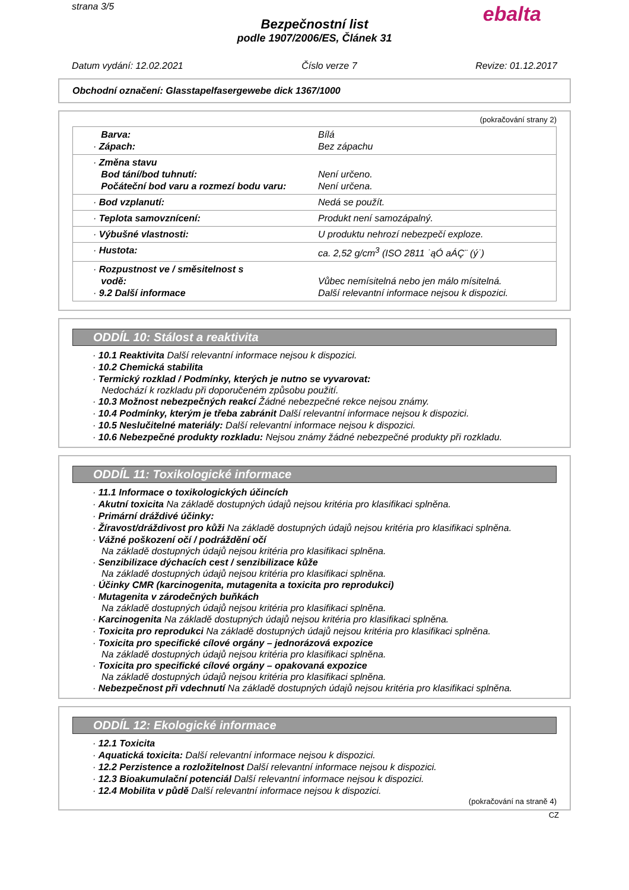strana 3/5
ebalta
Bezpečnostní list
podle 1907/2006/ES, Článek 31
Datum vydání: 12.02.2021 Číslo verze 7 Revize: 01.12.2017
Obchodní označení: Glasstapelfasergewebe dick 1367/1000
(pokračování strany 2)
| Barva: · Zápach: | Bílá Bez zápachu |
| · Změna stavu Bod tání/bod tuhnutí: Počáteční bod varu a rozmezí bodu varu: | Není určeno. Není určena. |
| · Bod vzplanutí: | Nedá se použít. |
| · Teplota samovznícení: | Produkt není samozápalný. |
| · Výbušné vlastnosti: | U produktu nehrozí nebezpečí exploze. |
| · Hustota: | ca. 2,52 g/cm<sup>3</sup> (ISO 2811 ˙ąÓ aÁÇ¨ (ý˙) |
| · Rozpustnost ve / směsitelnost s vodě: · 9.2 Další informace | Vůbec nemísitelná nebo jen málo mísitelná. Další relevantní informace nejsou k dispozici. |
ODDÍL 10: Stálost a reaktivita
· 10.1 Reaktivita Další relevantní informace nejsou k dispozici.
· 10.2 Chemická stabilita
· Termický rozklad / Podmínky, kterých je nutno se vyvarovat:
Nedochází k rozkladu při doporučeném způsobu použití.
· 10.3 Možnost nebezpečných reakcí Žádné nebezpečné rekce nejsou známy.
· 10.4 Podmínky, kterým je třeba zabránit Další relevantní informace nejsou k dispozici.
· 10.5 Neslučitelné materiály: Další relevantní informace nejsou k dispozici.
· 10.6 Nebezpečné produkty rozkladu: Nejsou známy žádné nebezpečné produkty při rozkladu.
ODDÍL 11: Toxikologické informace
· 11.1 Informace o toxikologických účincích
· Akutní toxicita Na základě dostupných údajů nejsou kritéria pro klasifikaci splněna.
· Primární dráždivé účinky:
· Žíravost/dráždivost pro kůži Na základě dostupných údajů nejsou kritéria pro klasifikaci splněna.
· Vážné poškození očí / podráždění očí
Na základě dostupných údajů nejsou kritéria pro klasifikaci splněna.
· Senzibilizace dýchacích cest / senzibilizace kůže
Na základě dostupných údajů nejsou kritéria pro klasifikaci splněna.
· Účinky CMR (karcinogenita, mutagenita a toxicita pro reprodukci)
· Mutagenita v zárodečných buňkách
Na základě dostupných údajů nejsou kritéria pro klasifikaci splněna.
· Karcinogenita Na základě dostupných údajů nejsou kritéria pro klasifikaci splněna.
· Toxicita pro reprodukci Na základě dostupných údajů nejsou kritéria pro klasifikaci splněna.
· Toxicita pro specifické cílové orgány – jednorázová expozice
Na základě dostupných údajů nejsou kritéria pro klasifikaci splněna.
· Toxicita pro specifické cílové orgány – opakovaná expozice
Na základě dostupných údajů nejsou kritéria pro klasifikaci splněna.
· Nebezpečnost při vdechnutí Na základě dostupných údajů nejsou kritéria pro klasifikaci splněna.
ODDÍL 12: Ekologické informace
· 12.1 Toxicita
· Aquatická toxicita: Další relevantní informace nejsou k dispozici.
· 12.2 Perzistence a rozložitelnost Další relevantní informace nejsou k dispozici.
· 12.3 Bioakumulační potenciál Další relevantní informace nejsou k dispozici.
· 12.4 Mobilita v půdě Další relevantní informace nejsou k dispozici.
(pokračování na straně 4)
CZ